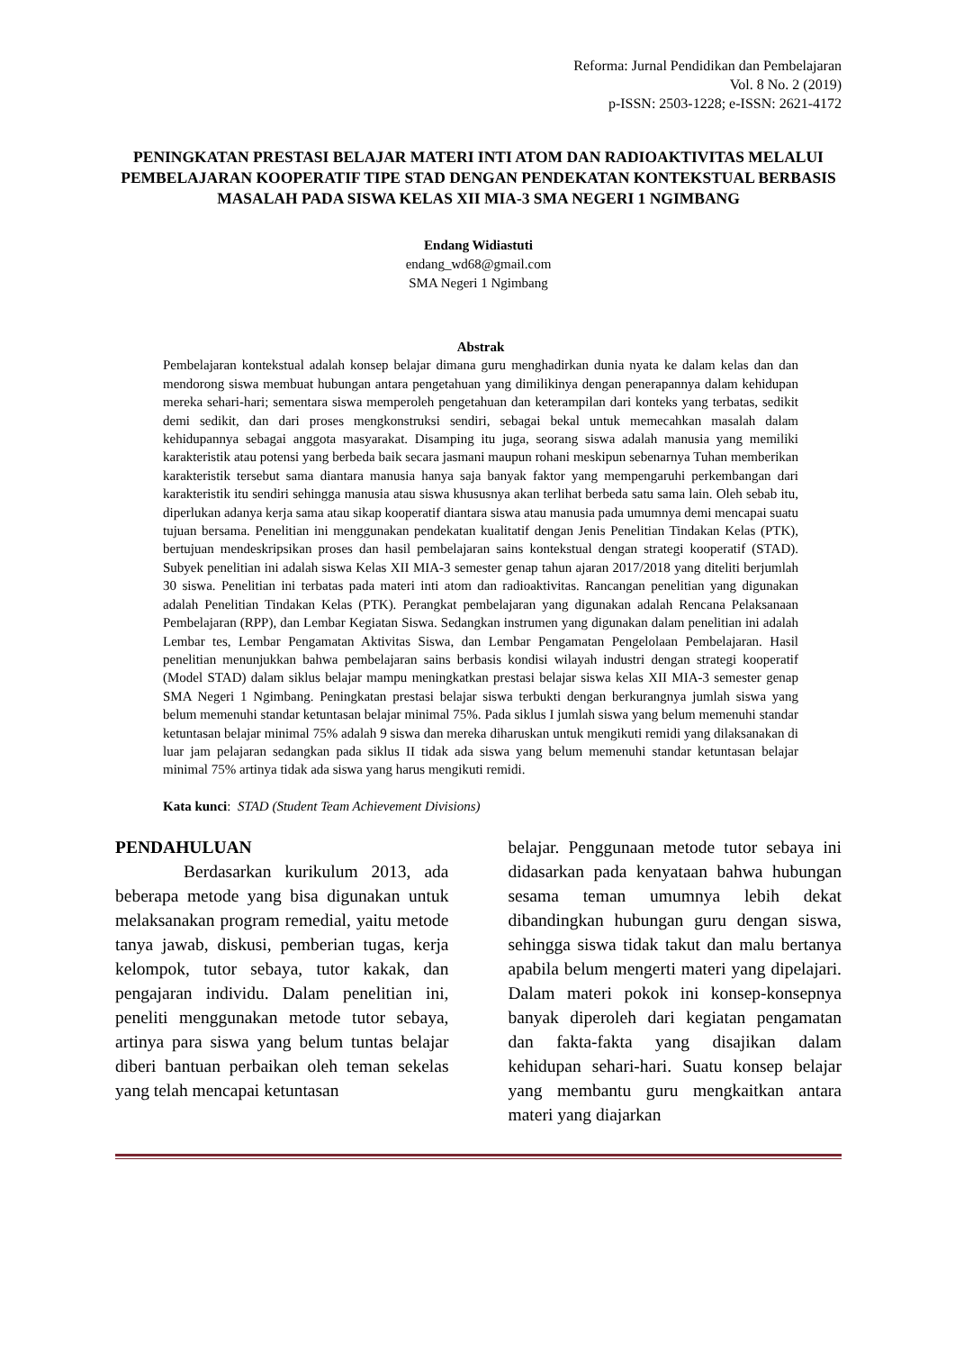Reforma: Jurnal Pendidikan dan Pembelajaran
Vol. 8 No. 2 (2019)
p-ISSN: 2503-1228; e-ISSN: 2621-4172
PENINGKATAN PRESTASI BELAJAR MATERI INTI ATOM DAN RADIOAKTIVITAS MELALUI PEMBELAJARAN KOOPERATIF TIPE STAD DENGAN PENDEKATAN KONTEKSTUAL BERBASIS MASALAH PADA SISWA KELAS XII MIA-3 SMA NEGERI 1 NGIMBANG
Endang Widiastuti
endang_wd68@gmail.com
SMA Negeri 1 Ngimbang
Abstrak
Pembelajaran kontekstual adalah konsep belajar dimana guru menghadirkan dunia nyata ke dalam kelas dan dan mendorong siswa membuat hubungan antara pengetahuan yang dimilikinya dengan penerapannya dalam kehidupan mereka sehari-hari; sementara siswa memperoleh pengetahuan dan keterampilan dari konteks yang terbatas, sedikit demi sedikit, dan dari proses mengkonstruksi sendiri, sebagai bekal untuk memecahkan masalah dalam kehidupannya sebagai anggota masyarakat. Disamping itu juga, seorang siswa adalah manusia yang memiliki karakteristik atau potensi yang berbeda baik secara jasmani maupun rohani meskipun sebenarnya Tuhan memberikan karakteristik tersebut sama diantara manusia hanya saja banyak faktor yang mempengaruhi perkembangan dari karakteristik itu sendiri sehingga manusia atau siswa khususnya akan terlihat berbeda satu sama lain. Oleh sebab itu, diperlukan adanya kerja sama atau sikap kooperatif diantara siswa atau manusia pada umumnya demi mencapai suatu tujuan bersama. Penelitian ini menggunakan pendekatan kualitatif dengan Jenis Penelitian Tindakan Kelas (PTK), bertujuan mendeskripsikan proses dan hasil pembelajaran sains kontekstual dengan strategi kooperatif (STAD). Subyek penelitian ini adalah siswa Kelas XII MIA-3 semester genap tahun ajaran 2017/2018 yang diteliti berjumlah 30 siswa. Penelitian ini terbatas pada materi inti atom dan radioaktivitas. Rancangan penelitian yang digunakan adalah Penelitian Tindakan Kelas (PTK). Perangkat pembelajaran yang digunakan adalah Rencana Pelaksanaan Pembelajaran (RPP), dan Lembar Kegiatan Siswa. Sedangkan instrumen yang digunakan dalam penelitian ini adalah Lembar tes, Lembar Pengamatan Aktivitas Siswa, dan Lembar Pengamatan Pengelolaan Pembelajaran. Hasil penelitian menunjukkan bahwa pembelajaran sains berbasis kondisi wilayah industri dengan strategi kooperatif (Model STAD) dalam siklus belajar mampu meningkatkan prestasi belajar siswa kelas XII MIA-3 semester genap SMA Negeri 1 Ngimbang. Peningkatan prestasi belajar siswa terbukti dengan berkurangnya jumlah siswa yang belum memenuhi standar ketuntasan belajar minimal 75%. Pada siklus I jumlah siswa yang belum memenuhi standar ketuntasan belajar minimal 75% adalah 9 siswa dan mereka diharuskan untuk mengikuti remidi yang dilaksanakan di luar jam pelajaran sedangkan pada siklus II tidak ada siswa yang belum memenuhi standar ketuntasan belajar minimal 75% artinya tidak ada siswa yang harus mengikuti remidi.
Kata kunci: STAD (Student Team Achievement Divisions)
PENDAHULUAN
Berdasarkan kurikulum 2013, ada beberapa metode yang bisa digunakan untuk melaksanakan program remedial, yaitu metode tanya jawab, diskusi, pemberian tugas, kerja kelompok, tutor sebaya, tutor kakak, dan pengajaran individu. Dalam penelitian ini, peneliti menggunakan metode tutor sebaya, artinya para siswa yang belum tuntas belajar diberi bantuan perbaikan oleh teman sekelas yang telah mencapai ketuntasan
belajar. Penggunaan metode tutor sebaya ini didasarkan pada kenyataan bahwa hubungan sesama teman umumnya lebih dekat dibandingkan hubungan guru dengan siswa, sehingga siswa tidak takut dan malu bertanya apabila belum mengerti materi yang dipelajari. Dalam materi pokok ini konsep-konsepnya banyak diperoleh dari kegiatan pengamatan dan fakta-fakta yang disajikan dalam kehidupan sehari-hari. Suatu konsep belajar yang membantu guru mengkaitkan antara materi yang diajarkan